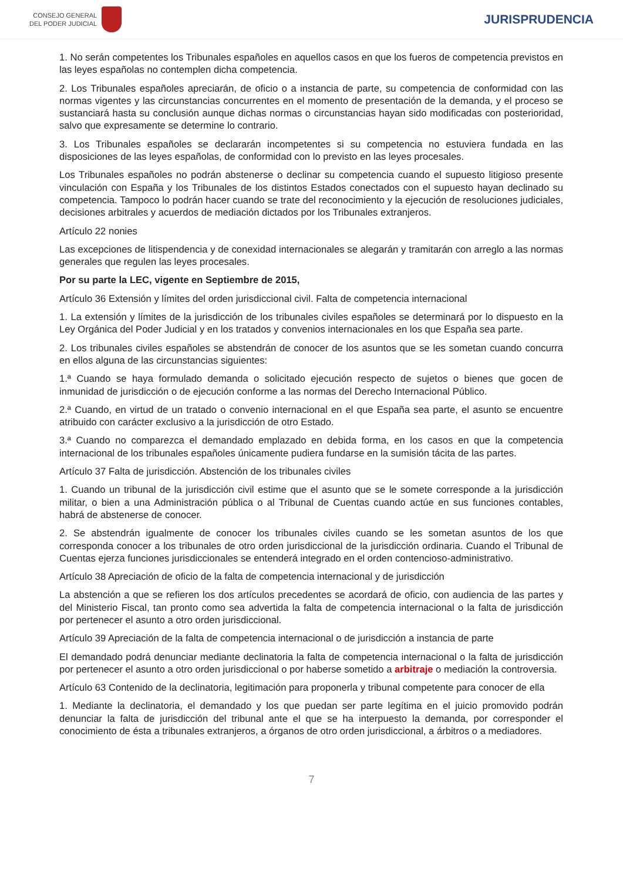CONSEJO GENERAL
DEL PODER JUDICIAL
JURISPRUDENCIA
1. No serán competentes los Tribunales españoles en aquellos casos en que los fueros de competencia previstos en las leyes españolas no contemplen dicha competencia.
2. Los Tribunales españoles apreciarán, de oficio o a instancia de parte, su competencia de conformidad con las normas vigentes y las circunstancias concurrentes en el momento de presentación de la demanda, y el proceso se sustanciará hasta su conclusión aunque dichas normas o circunstancias hayan sido modificadas con posterioridad, salvo que expresamente se determine lo contrario.
3. Los Tribunales españoles se declararán incompetentes si su competencia no estuviera fundada en las disposiciones de las leyes españolas, de conformidad con lo previsto en las leyes procesales.
Los Tribunales españoles no podrán abstenerse o declinar su competencia cuando el supuesto litigioso presente vinculación con España y los Tribunales de los distintos Estados conectados con el supuesto hayan declinado su competencia. Tampoco lo podrán hacer cuando se trate del reconocimiento y la ejecución de resoluciones judiciales, decisiones arbitrales y acuerdos de mediación dictados por los Tribunales extranjeros.
Artículo 22 nonies
Las excepciones de litispendencia y de conexidad internacionales se alegarán y tramitarán con arreglo a las normas generales que regulen las leyes procesales.
Por su parte la LEC, vigente en Septiembre de 2015,
Artículo 36 Extensión y límites del orden jurisdiccional civil. Falta de competencia internacional
1. La extensión y límites de la jurisdicción de los tribunales civiles españoles se determinará por lo dispuesto en la Ley Orgánica del Poder Judicial y en los tratados y convenios internacionales en los que España sea parte.
2. Los tribunales civiles españoles se abstendrán de conocer de los asuntos que se les sometan cuando concurra en ellos alguna de las circunstancias siguientes:
1.ª Cuando se haya formulado demanda o solicitado ejecución respecto de sujetos o bienes que gocen de inmunidad de jurisdicción o de ejecución conforme a las normas del Derecho Internacional Público.
2.ª Cuando, en virtud de un tratado o convenio internacional en el que España sea parte, el asunto se encuentre atribuido con carácter exclusivo a la jurisdicción de otro Estado.
3.ª Cuando no comparezca el demandado emplazado en debida forma, en los casos en que la competencia internacional de los tribunales españoles únicamente pudiera fundarse en la sumisión tácita de las partes.
Artículo 37 Falta de jurisdicción. Abstención de los tribunales civiles
1. Cuando un tribunal de la jurisdicción civil estime que el asunto que se le somete corresponde a la jurisdicción militar, o bien a una Administración pública o al Tribunal de Cuentas cuando actúe en sus funciones contables, habrá de abstenerse de conocer.
2. Se abstendrán igualmente de conocer los tribunales civiles cuando se les sometan asuntos de los que corresponda conocer a los tribunales de otro orden jurisdiccional de la jurisdicción ordinaria. Cuando el Tribunal de Cuentas ejerza funciones jurisdiccionales se entenderá integrado en el orden contencioso-administrativo.
Artículo 38 Apreciación de oficio de la falta de competencia internacional y de jurisdicción
La abstención a que se refieren los dos artículos precedentes se acordará de oficio, con audiencia de las partes y del Ministerio Fiscal, tan pronto como sea advertida la falta de competencia internacional o la falta de jurisdicción por pertenecer el asunto a otro orden jurisdiccional.
Artículo 39 Apreciación de la falta de competencia internacional o de jurisdicción a instancia de parte
El demandado podrá denunciar mediante declinatoria la falta de competencia internacional o la falta de jurisdicción por pertenecer el asunto a otro orden jurisdiccional o por haberse sometido a arbitraje o mediación la controversia.
Artículo 63 Contenido de la declinatoria, legitimación para proponerla y tribunal competente para conocer de ella
1. Mediante la declinatoria, el demandado y los que puedan ser parte legítima en el juicio promovido podrán denunciar la falta de jurisdicción del tribunal ante el que se ha interpuesto la demanda, por corresponder el conocimiento de ésta a tribunales extranjeros, a órganos de otro orden jurisdiccional, a árbitros o a mediadores.
7